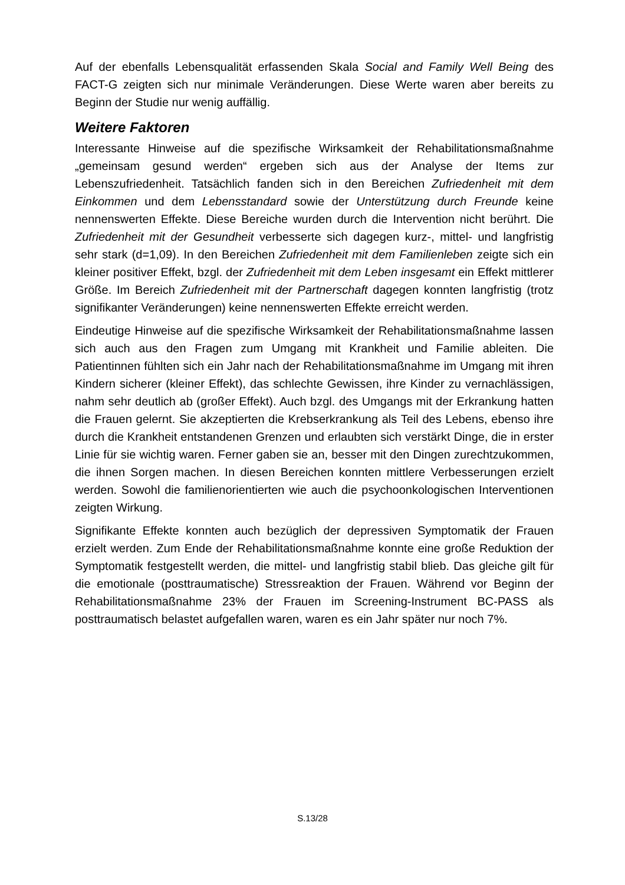Auf der ebenfalls Lebensqualität erfassenden Skala Social and Family Well Being des FACT-G zeigten sich nur minimale Veränderungen. Diese Werte waren aber bereits zu Beginn der Studie nur wenig auffällig.
Weitere Faktoren
Interessante Hinweise auf die spezifische Wirksamkeit der Rehabilitationsmaßnahme „gemeinsam gesund werden“ ergeben sich aus der Analyse der Items zur Lebenszufriedenheit. Tatsächlich fanden sich in den Bereichen Zufriedenheit mit dem Einkommen und dem Lebensstandard sowie der Unterstützung durch Freunde keine nennenswerten Effekte. Diese Bereiche wurden durch die Intervention nicht berührt. Die Zufriedenheit mit der Gesundheit verbesserte sich dagegen kurz-, mittel- und langfristig sehr stark (d=1,09). In den Bereichen Zufriedenheit mit dem Familienleben zeigte sich ein kleiner positiver Effekt, bzgl. der Zufriedenheit mit dem Leben insgesamt ein Effekt mittlerer Größe. Im Bereich Zufriedenheit mit der Partnerschaft dagegen konnten langfristig (trotz signifikanter Veränderungen) keine nennenswerten Effekte erreicht werden.
Eindeutige Hinweise auf die spezifische Wirksamkeit der Rehabilitationsmaßnahme lassen sich auch aus den Fragen zum Umgang mit Krankheit und Familie ableiten. Die Patientinnen fühlten sich ein Jahr nach der Rehabilitationsmaßnahme im Umgang mit ihren Kindern sicherer (kleiner Effekt), das schlechte Gewissen, ihre Kinder zu vernachlässigen, nahm sehr deutlich ab (großer Effekt). Auch bzgl. des Umgangs mit der Erkrankung hatten die Frauen gelernt. Sie akzeptierten die Krebserkrankung als Teil des Lebens, ebenso ihre durch die Krankheit entstandenen Grenzen und erlaubten sich verstärkt Dinge, die in erster Linie für sie wichtig waren. Ferner gaben sie an, besser mit den Dingen zurechtzukommen, die ihnen Sorgen machen. In diesen Bereichen konnten mittlere Verbesserungen erzielt werden. Sowohl die familienorientierten wie auch die psychoonkologischen Interventionen zeigten Wirkung.
Signifikante Effekte konnten auch bezüglich der depressiven Symptomatik der Frauen erzielt werden. Zum Ende der Rehabilitationsmaßnahme konnte eine große Reduktion der Symptomatik festgestellt werden, die mittel- und langfristig stabil blieb. Das gleiche gilt für die emotionale (posttraumatische) Stressreaktion der Frauen. Während vor Beginn der Rehabilitationsmaßnahme 23% der Frauen im Screening-Instrument BC-PASS als posttraumatisch belastet aufgefallen waren, waren es ein Jahr später nur noch 7%.
S.13/28